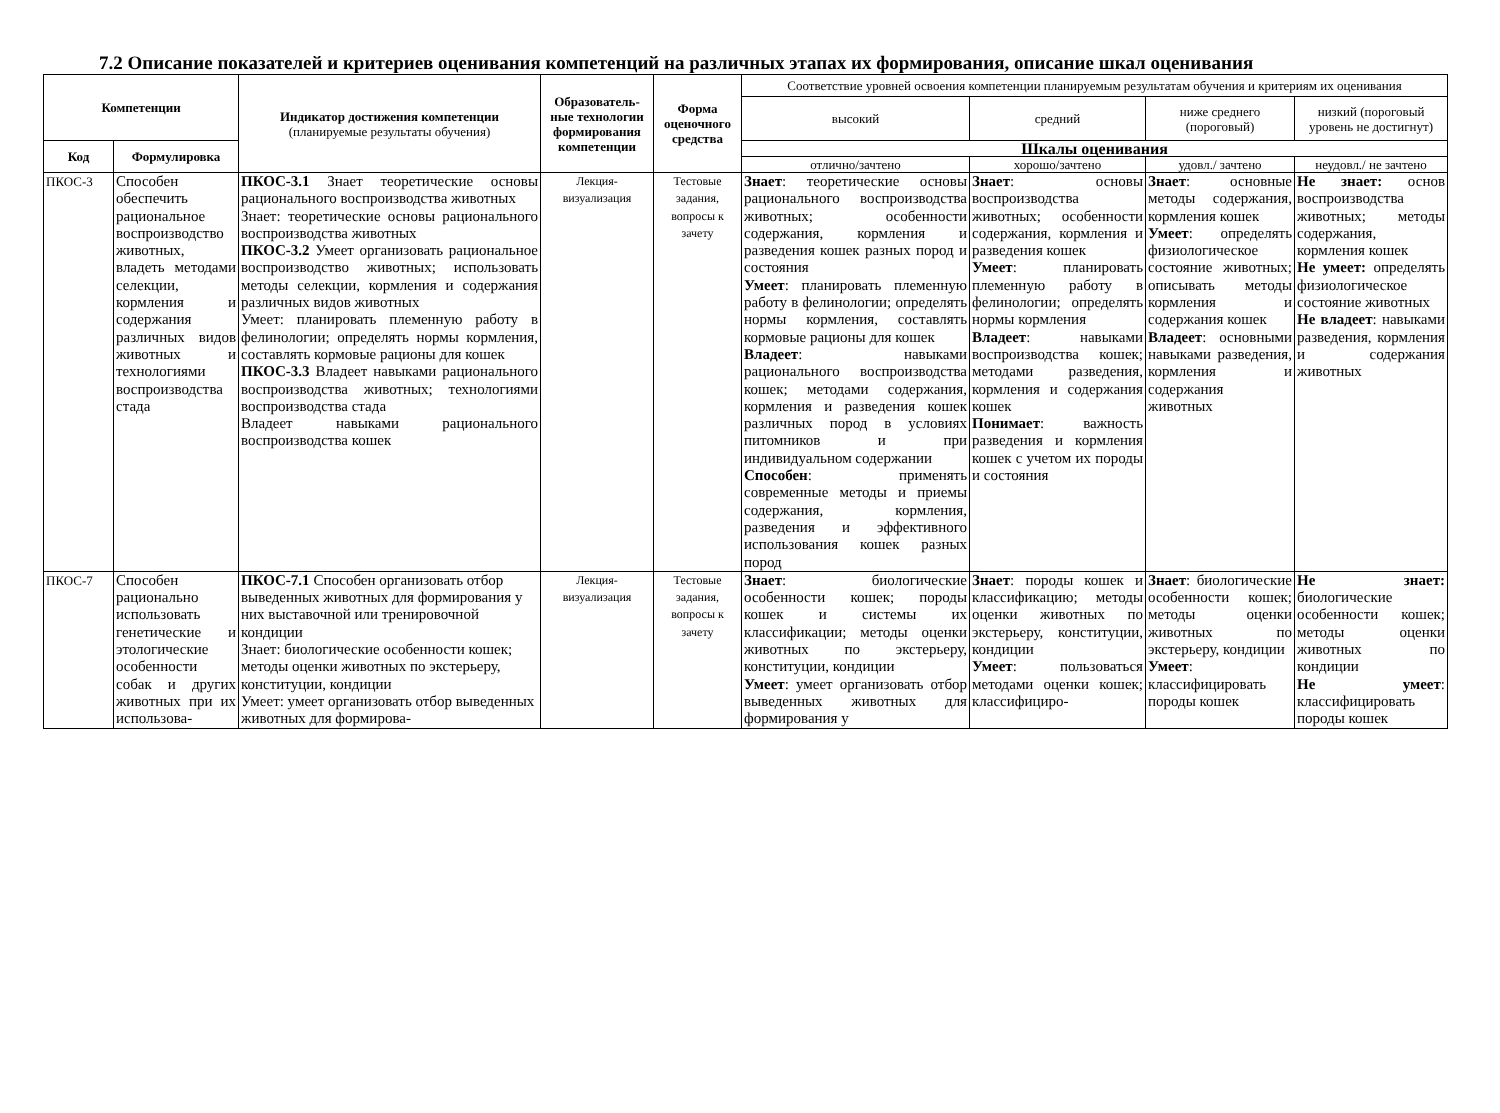7.2 Описание показателей и критериев оценивания компетенций на различных этапах их формирования, описание шкал оценивания
| Компетенции | | Индикатор достижения компетенции (планируемые результаты обучения) | Образователь-ные технологии формирования компетенции | Форма оценочного средства | Соответствие уровней освоения компетенции планируемым результатам обучения и критериям их оценивания | | | |
| --- | --- | --- | --- | --- | --- | --- | --- | --- |
| | | | | | высокий | средний | ниже среднего (пороговый) | низкий (пороговый уровень не достигнут) |
| Код | Формулировка | | | | Шкалы оценивания | | | |
| | | | | | отлично/зачтено | хорошо/зачтено | удовл./ зачтено | неудовл./ не зачтено |
| ПКОС-3 | Способен обеспечить рациональное воспроизводство животных, владеть методами селекции, кормления и содержания различных видов животных и технологиями воспроизводства стада | ПКОС-3.1 Знает теоретические основы рационального воспроизводства животных Знает: теоретические основы рационального воспроизводства животных ПКОС-3.2 Умеет организовать рациональное воспроизводство животных; использовать методы селекции, кормления и содержания различных видов животных Умеет: планировать племенную работу в фелинологии; определять нормы кормления, составлять кормовые рационы для кошек ПКОС-3.3 Владеет навыками рационального воспроизводства животных; технологиями воспроизводства стада Владеет навыками рационального воспроизводства кошек | Лекция-визуализация | Тестовые задания, вопросы к зачету | Знает : теоретические основы рационального воспроизводства животных; особенности содержания, кормления и разведения кошек разных пород и состояния Умеет : планировать племенную работу в фелинологии; определять нормы кормления, составлять кормовые рационы для кошек Владеет : навыками рационального воспроизводства кошек; методами содержания, кормления и разведения кошек различных пород в условиях питомников и при индивидуальном содержании Способен : применять современные методы и приемы содержания, кормления, разведения и эффективного использования кошек разных пород | Знает : основы воспроизводства животных; особенности содержания, кормления и разведения кошек Умеет : планировать племенную работу в фелинологии; определять нормы кормления Владеет : навыками воспроизводства кошек; методами разведения, кормления и содержания кошек Понимает : важность разведения и кормления кошек с учетом их породы и состояния | Знает : основные методы содержания, кормления кошек Умеет : определять физиологическое состояние животных; описывать методы кормления и содержания кошек Владеет : основными навыками разведения, кормления и содержания животных | Не знает: основ воспроизводства животных; методы содержания, кормления кошек Не умеет: определять физиологическое состояние животных Не владеет : навыками разведения, кормления и содержания животных |
| ПКОС-7 | Способен рационально использовать генетические и этологические особенности собак и других животных при их использова- | ПКОС-7.1 Способен организовать отбор выведенных животных для формирования у них выставочной или тренировочной кондиции Знает: биологические особенности кошек; методы оценки животных по экстерьеру, конституции, кондиции Умеет: умеет организовать отбор выведенных животных для формирова- | Лекция-визуализация | Тестовые задания, вопросы к зачету | Знает : биологические особенности кошек; породы кошек и системы их классификации; методы оценки животных по экстерьеру, конституции, кондиции Умеет : умеет организовать отбор выведенных животных для формирования у | Знает : породы кошек и классификацию; методы оценки животных по экстерьеру, конституции, кондиции Умеет : пользоваться методами оценки кошек; классифициро- | Знает : биологические особенности кошек; методы оценки животных по экстерьеру, кондиции Умеет : классифицировать породы кошек | Не знает: биологические особенности кошек; методы оценки животных по кондиции Не умеет : классифицировать породы кошек |